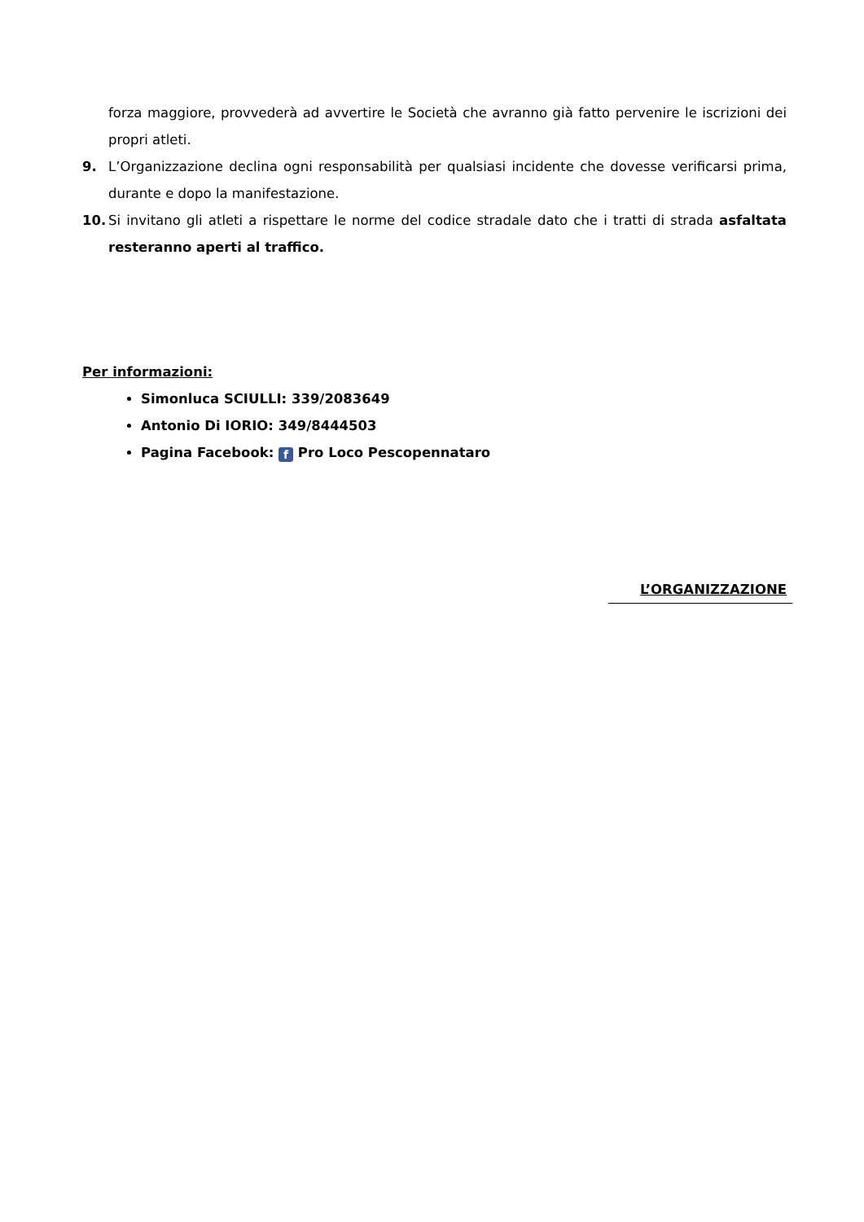forza maggiore, provvederà ad avvertire le Società che avranno già fatto pervenire le iscrizioni dei propri atleti.
9. L’Organizzazione declina ogni responsabilità per qualsiasi incidente che dovesse verificarsi prima, durante e dopo la manifestazione.
10. Si invitano gli atleti a rispettare le norme del codice stradale dato che i tratti di strada asfaltata resteranno aperti al traffico.
Per informazioni:
Simonluca SCIULLI: 339/2083649
Antonio Di IORIO: 349/8444503
Pagina Facebook: f Pro Loco Pescopennataro
L’ORGANIZZAZIONE